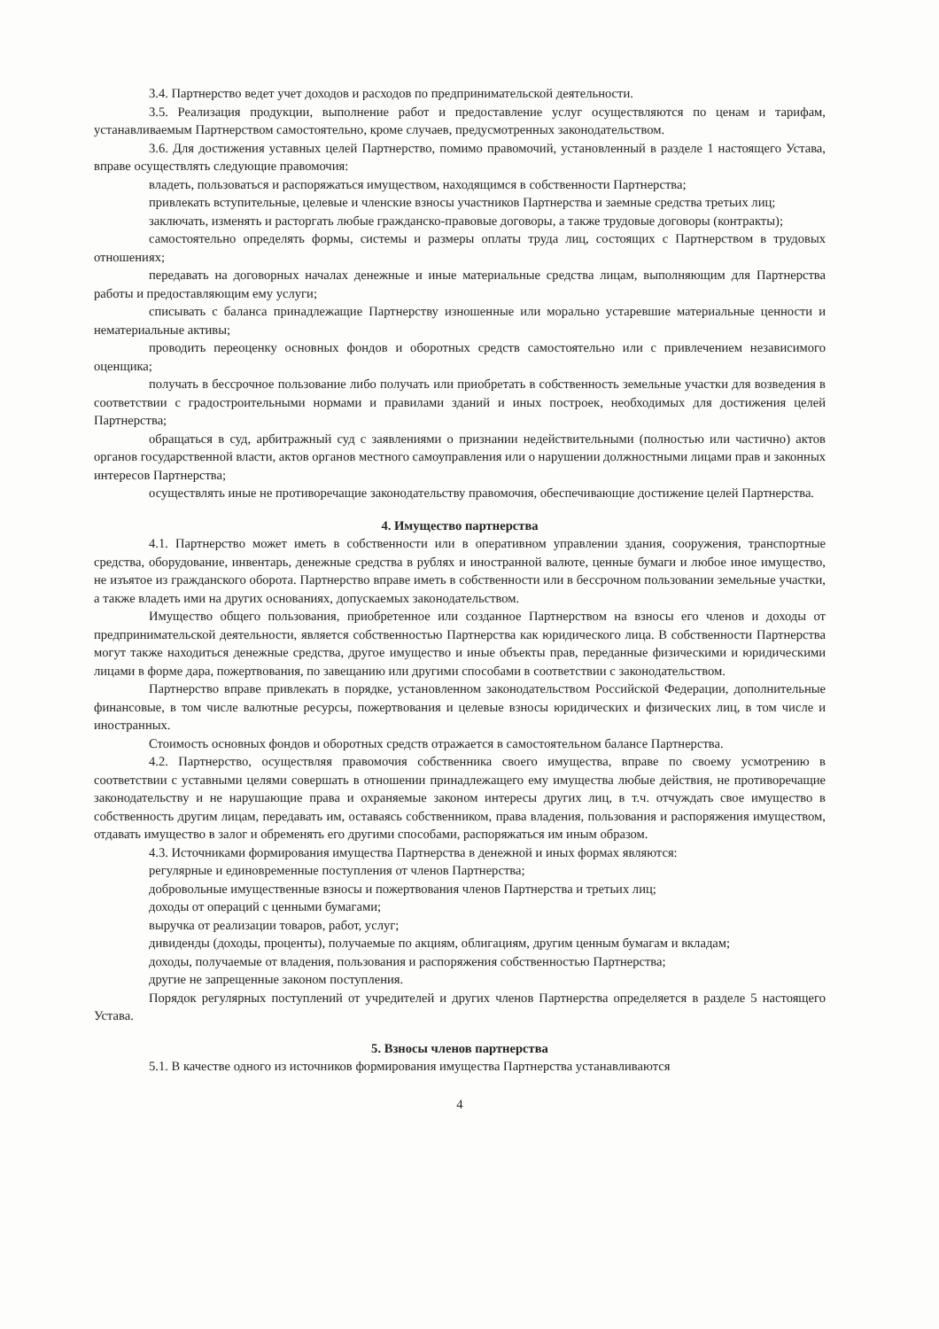3.4. Партнерство ведет учет доходов и расходов по предпринимательской деятельности.
3.5. Реализация продукции, выполнение работ и предоставление услуг осуществляются по ценам и тарифам, устанавливаемым Партнерством самостоятельно, кроме случаев, предусмотренных законодательством.
3.6. Для достижения уставных целей Партнерство, помимо правомочий, установленный в разделе 1 настоящего Устава, вправе осуществлять следующие правомочия:
владеть, пользоваться и распоряжаться имуществом, находящимся в собственности Партнерства;
привлекать вступительные, целевые и членские взносы участников Партнерства и заемные средства третьих лиц;
заключать, изменять и расторгать любые гражданско-правовые договоры, а также трудовые договоры (контракты);
самостоятельно определять формы, системы и размеры оплаты труда лиц, состоящих с Партнерством в трудовых отношениях;
передавать на договорных началах денежные и иные материальные средства лицам, выполняющим для Партнерства работы и предоставляющим ему услуги;
списывать с баланса принадлежащие Партнерству изношенные или морально устаревшие материальные ценности и нематериальные активы;
проводить переоценку основных фондов и оборотных средств самостоятельно или с привлечением независимого оценщика;
получать в бессрочное пользование либо получать или приобретать в собственность земельные участки для возведения в соответствии с градостроительными нормами и правилами зданий и иных построек, необходимых для достижения целей Партнерства;
обращаться в суд, арбитражный суд с заявлениями о признании недействительными (полностью или частично) актов органов государственной власти, актов органов местного самоуправления или о нарушении должностными лицами прав и законных интересов Партнерства;
осуществлять иные не противоречащие законодательству правомочия, обеспечивающие достижение целей Партнерства.
4. Имущество партнерства
4.1. Партнерство может иметь в собственности или в оперативном управлении здания, сооружения, транспортные средства, оборудование, инвентарь, денежные средства в рублях и иностранной валюте, ценные бумаги и любое иное имущество, не изъятое из гражданского оборота. Партнерство вправе иметь в собственности или в бессрочном пользовании земельные участки, а также владеть ими на других основаниях, допускаемых законодательством.
Имущество общего пользования, приобретенное или созданное Партнерством на взносы его членов и доходы от предпринимательской деятельности, является собственностью Партнерства как юридического лица. В собственности Партнерства могут также находиться денежные средства, другое имущество и иные объекты прав, переданные физическими и юридическими лицами в форме дара, пожертвования, по завещанию или другими способами в соответствии с законодательством.
Партнерство вправе привлекать в порядке, установленном законодательством Российской Федерации, дополнительные финансовые, в том числе валютные ресурсы, пожертвования и целевые взносы юридических и физических лиц, в том числе и иностранных.
Стоимость основных фондов и оборотных средств отражается в самостоятельном балансе Партнерства.
4.2. Партнерство, осуществляя правомочия собственника своего имущества, вправе по своему усмотрению в соответствии с уставными целями совершать в отношении принадлежащего ему имущества любые действия, не противоречащие законодательству и не нарушающие права и охраняемые законом интересы других лиц, в т.ч. отчуждать свое имущество в собственность другим лицам, передавать им, оставаясь собственником, права владения, пользования и распоряжения имуществом, отдавать имущество в залог и обременять его другими способами, распоряжаться им иным образом.
4.3. Источниками формирования имущества Партнерства в денежной и иных формах являются:
регулярные и единовременные поступления от членов Партнерства;
добровольные имущественные взносы и пожертвования членов Партнерства и третьих лиц;
доходы от операций с ценными бумагами;
выручка от реализации товаров, работ, услуг;
дивиденды (доходы, проценты), получаемые по акциям, облигациям, другим ценным бумагам и вкладам;
доходы, получаемые от владения, пользования и распоряжения собственностью Партнерства;
другие не запрещенные законом поступления.
Порядок регулярных поступлений от учредителей и других членов Партнерства определяется в разделе 5 настоящего Устава.
5. Взносы членов партнерства
5.1. В качестве одного из источников формирования имущества Партнерства устанавливаются
4